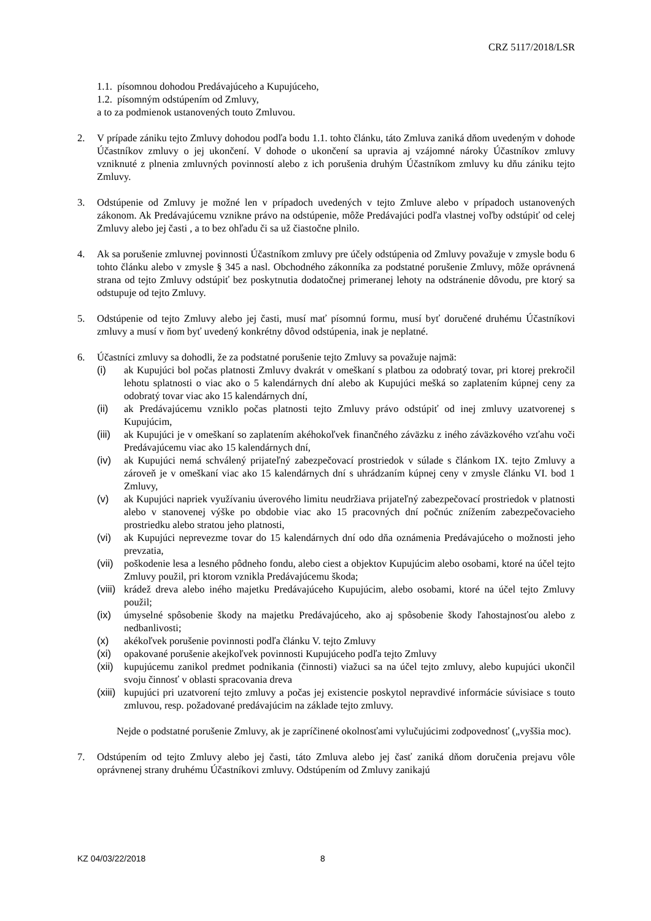CRZ 5117/2018/LSR
1.1. písomnou dohodou Predávajúceho a Kupujúceho,
1.2. písomným odstúpením od Zmluvy,
a to za podmienok ustanovených touto Zmluvou.
2. V prípade zániku tejto Zmluvy dohodou podľa bodu 1.1. tohto článku, táto Zmluva zaniká dňom uvedeným v dohode Účastníkov zmluvy o jej ukončení. V dohode o ukončení sa upravia aj vzájomné nároky Účastníkov zmluvy vzniknuté z plnenia zmluvných povinností alebo z ich porušenia druhým Účastníkom zmluvy ku dňu zániku tejto Zmluvy.
3. Odstúpenie od Zmluvy je možné len v prípadoch uvedených v tejto Zmluve alebo v prípadoch ustanovených zákonom. Ak Predávajúcemu vznikne právo na odstúpenie, môže Predávajúci podľa vlastnej voľby odstúpiť od celej Zmluvy alebo jej časti , a to bez ohľadu či sa už čiastočne plnilo.
4. Ak sa porušenie zmluvnej povinnosti Účastníkom zmluvy pre účely odstúpenia od Zmluvy považuje v zmysle bodu 6 tohto článku alebo v zmysle § 345 a nasl. Obchodného zákonníka za podstatné porušenie Zmluvy, môže oprávnená strana od tejto Zmluvy odstúpiť bez poskytnutia dodatočnej primeranej lehoty na odstránenie dôvodu, pre ktorý sa odstupuje od tejto Zmluvy.
5. Odstúpenie od tejto Zmluvy alebo jej časti, musí mať písomnú formu, musí byť doručené druhému Účastníkovi zmluvy a musí v ňom byť uvedený konkrétny dôvod odstúpenia, inak je neplatné.
6. Účastníci zmluvy sa dohodli, že za podstatné porušenie tejto Zmluvy sa považuje najmä:
(i) ak Kupujúci bol počas platnosti Zmluvy dvakrát v omeškaní s platbou za odobratý tovar, pri ktorej prekročil lehotu splatnosti o viac ako o 5 kalendárnych dní alebo ak Kupujúci mešká so zaplatením kúpnej ceny za odobratý tovar viac ako 15 kalendárnych dní,
(ii) ak Predávajúcemu vzniklo počas platnosti tejto Zmluvy právo odstúpiť od inej zmluvy uzatvorenej s Kupujúcim,
(iii)
ak Kupujúci je v omeškaní so zaplatením akéhokoľvek finančného záväzku z iného záväzkového vzťahu voči Predávajúcemu viac ako 15 kalendárnych dní,
(iv) ak Kupujúci nemá schválený prijateľný zabezpečovací prostriedok v súlade s článkom IX. tejto Zmluvy a zároveň je v omeškaní viac ako 15 kalendárnych dní s uhrádzaním kúpnej ceny v zmysle článku VI. bod 1 Zmluvy,
(v) ak Kupujúci napriek využívaniu úverového limitu neudržiava prijateľný zabezpečovací prostriedok v platnosti alebo v stanovenej výške po obdobie viac ako 15 pracovných dní počnúc znížením zabezpečovacieho prostriedku alebo stratou jeho platnosti,
(vi) ak Kupujúci neprevezme tovar do 15 kalendárnych dní odo dňa oznámenia Predávajúceho o možnosti jeho prevzatia,
(vii)
poškodenie lesa a lesného pôdneho fondu, alebo ciest a objektov Kupujúcim alebo osobami, ktoré na účel tejto Zmluvy použil, pri ktorom vznikla Predávajúcemu škoda;
(viii)
krádež dreva alebo iného majetku Predávajúceho Kupujúcim, alebo osobami, ktoré na účel tejto Zmluvy použil;
(ix) úmyselné spôsobenie škody na majetku Predávajúceho, ako aj spôsobenie škody ľahostajnosťou alebo z nedbanlivosti;
(x) akékoľvek porušenie povinnosti podľa článku V. tejto Zmluvy
(xi) opakované porušenie akejkoľvek povinnosti Kupujúceho podľa tejto Zmluvy
(xii)
kupujúcemu zanikol predmet podnikania (činnosti) viažuci sa na účel tejto zmluvy, alebo kupujúci ukončil svoju činnosť v oblasti spracovania dreva
(xiii)
kupujúci pri uzatvorení tejto zmluvy a počas jej existencie poskytol nepravdivé informácie súvisiace s touto zmluvou, resp. požadované predávajúcim na základe tejto zmluvy.
Nejde o podstatné porušenie Zmluvy, ak je zapríčinené okolnosťami vylučujúcimi zodpovednosť („vyššia moc).
7. Odstúpením od tejto Zmluvy alebo jej časti, táto Zmluva alebo jej časť zaniká dňom doručenia prejavu vôle oprávnenej strany druhému Účastníkovi zmluvy. Odstúpením od Zmluvy zanikajú
KZ 04/03/22/2018 8